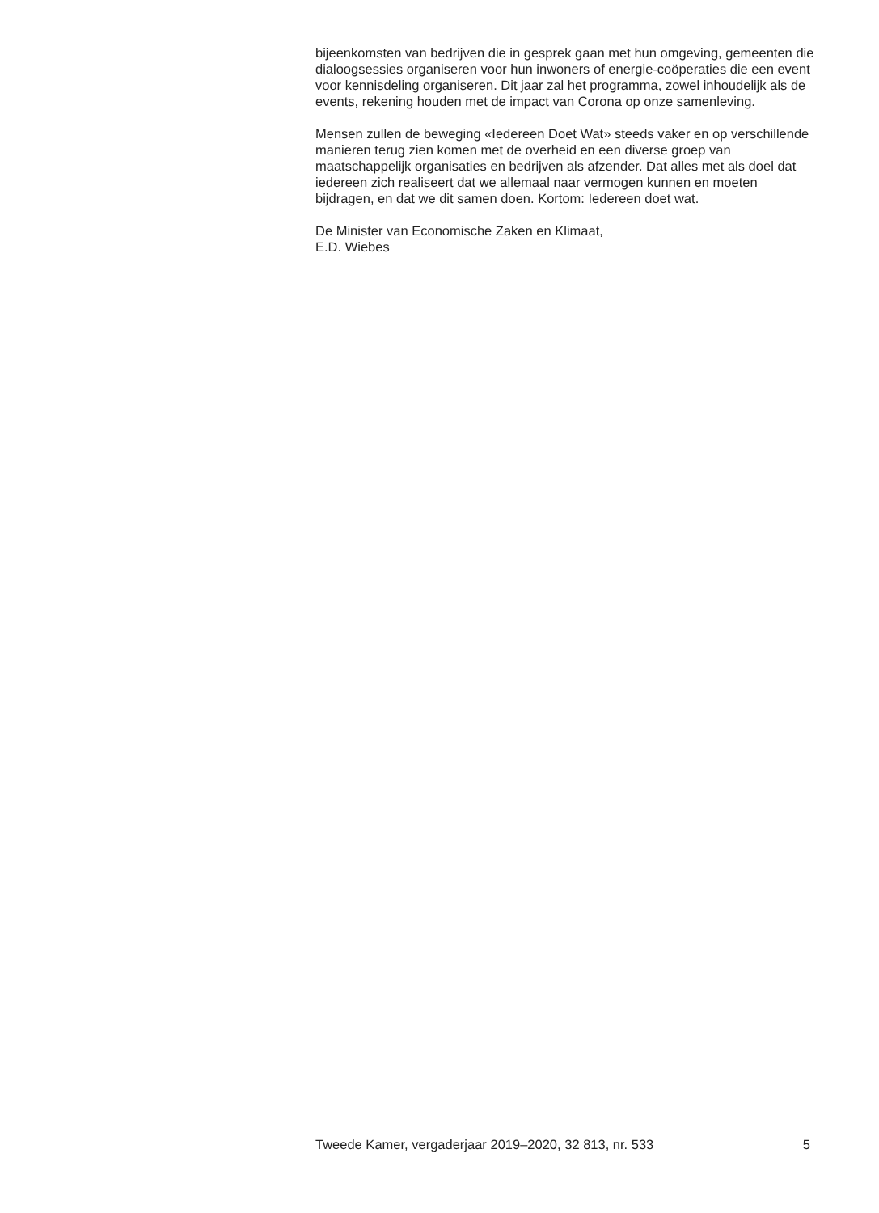bijeenkomsten van bedrijven die in gesprek gaan met hun omgeving, gemeenten die dialoogsessies organiseren voor hun inwoners of energie-coöperaties die een event voor kennisdeling organiseren. Dit jaar zal het programma, zowel inhoudelijk als de events, rekening houden met de impact van Corona op onze samenleving.
Mensen zullen de beweging «Iedereen Doet Wat» steeds vaker en op verschillende manieren terug zien komen met de overheid en een diverse groep van maatschappelijk organisaties en bedrijven als afzender. Dat alles met als doel dat iedereen zich realiseert dat we allemaal naar vermogen kunnen en moeten bijdragen, en dat we dit samen doen. Kortom: Iedereen doet wat.
De Minister van Economische Zaken en Klimaat,
E.D. Wiebes
Tweede Kamer, vergaderjaar 2019–2020, 32 813, nr. 533 5